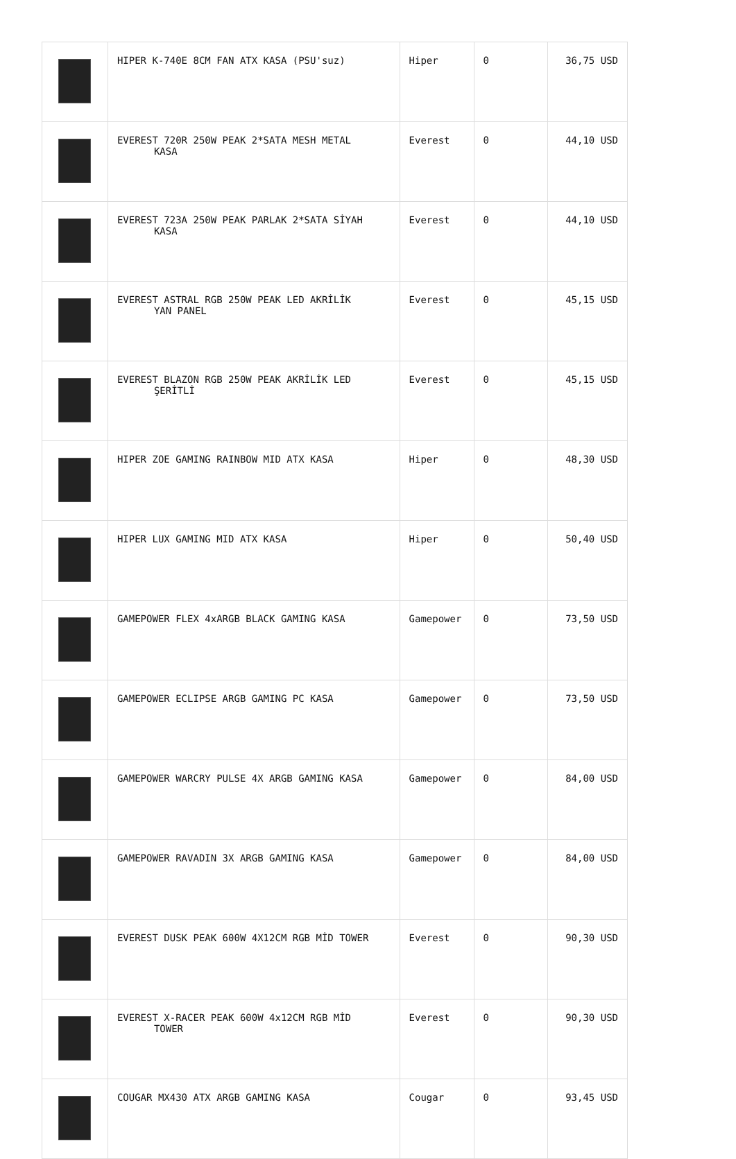| | HIPER K-740E 8CM FAN ATX KASA (PSU'suz) | Hiper | 0 | 36,75 USD |
| | EVEREST 720R 250W PEAK 2*SATA MESH METAL KASA | Everest | 0 | 44,10 USD |
| | EVEREST 723A 250W PEAK PARLAK 2*SATA SİYAH KASA | Everest | 0 | 44,10 USD |
| | EVEREST ASTRAL RGB 250W PEAK LED AKRİLİK YAN PANEL | Everest | 0 | 45,15 USD |
| | EVEREST BLAZON RGB 250W PEAK AKRİLİK LED ŞERİTLİ | Everest | 0 | 45,15 USD |
| | HIPER ZOE GAMING RAINBOW MID ATX KASA | Hiper | 0 | 48,30 USD |
| | HIPER LUX GAMING MID ATX KASA | Hiper | 0 | 50,40 USD |
| | GAMEPOWER FLEX 4xARGB BLACK GAMING KASA | Gamepower | 0 | 73,50 USD |
| | GAMEPOWER ECLIPSE ARGB GAMING PC KASA | Gamepower | 0 | 73,50 USD |
| | GAMEPOWER WARCRY PULSE 4X ARGB GAMING KASA | Gamepower | 0 | 84,00 USD |
| | GAMEPOWER RAVADIN 3X ARGB GAMING KASA | Gamepower | 0 | 84,00 USD |
| | EVEREST DUSK PEAK 600W 4X12CM RGB MİD TOWER | Everest | 0 | 90,30 USD |
| | EVEREST X-RACER PEAK 600W 4x12CM RGB MİD TOWER | Everest | 0 | 90,30 USD |
| | COUGAR MX430 ATX ARGB GAMING KASA | Cougar | 0 | 93,45 USD |